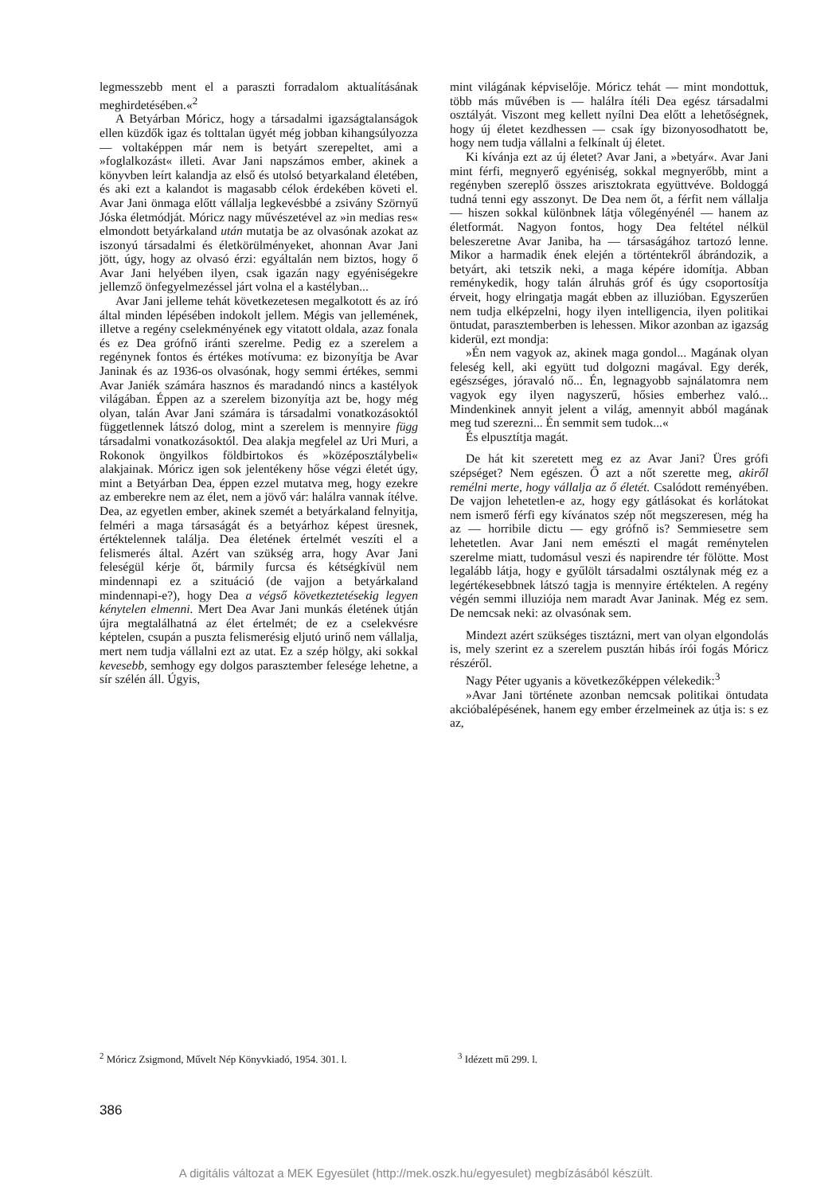legmesszebb ment el a paraszti forradalom aktualításának meghirdetésében.«<sup>2</sup>
A Betyárban Móricz, hogy a társadalmi igazságtalanságok ellen küzdők igaz és tolttalan ügyét még jobban kihangsúlyozza — voltaképpen már nem is betyárt szerepeltet, ami a »foglalkozást« illeti. Avar Jani napszámos ember, akinek a könyvben leírt kalandja az első és utolsó betyarkaland életében, és aki ezt a kalandot is magasabb célok érdekében követi el. Avar Jani önmaga előtt vállalja legkevésbbé a zsivány Szörnyű Jóska életmódját. Móricz nagy művészetével az »in medias res« elmondott betyárkaland után mutatja be az olvasónak azokat az iszonyú társadalmi és életkörülményeket, ahonnan Avar Jani jött, úgy, hogy az olvasó érzi: egyáltalán nem biztos, hogy ő Avar Jani helyében ilyen, csak igazán nagy egyéniségekre jellemző önfegyelmezéssel járt volna el a kastélyban...
Avar Jani jelleme tehát következetesen megalkotott és az író által minden lépésében indokolt jellem. Mégis van jellemének, illetve a regény cselekményének egy vitatott oldala, azaz fonala és ez Dea grófnő iránti szerelme. Pedig ez a szerelem a regénynek fontos és értékes motívuma: ez bizonyítja be Avar Janinak és az 1936-os olvasónak, hogy semmi értékes, semmi Avar Janiék számára hasznos és maradandó nincs a kastélyok világában. Éppen az a szerelem bizonyítja azt be, hogy még olyan, talán Avar Jani számára is társadalmi vonatkozásoktól függetlennek látszó dolog, mint a szerelem is mennyire függ társadalmi vonatkozásoktól. Dea alakja megfelel az Uri Muri, a Rokonok öngyilkos földbirtokos és »középosztálybeli« alakjainak. Móricz igen sok jelentékeny hőse végzi életét úgy, mint a Betyárban Dea, éppen ezzel mutatva meg, hogy ezekre az emberekre nem az élet, nem a jövő vár: halálra vannak ítélve. Dea, az egyetlen ember, akinek szemét a betyárkaland felnyitja, felméri a maga társaságát és a betyárhoz képest üresnek, értéktelennek találja. Dea életének értelmét veszíti el a felismerés által. Azért van szükség arra, hogy Avar Jani feleségül kérje őt, bármily furcsa és kétségkívül nem mindennapi ez a szituáció (de vajjon a betyárkaland mindennapi-e?), hogy Dea a végső következtetésekig legyen kénytelen elmenni. Mert Dea Avar Jani munkás életének útján újra megtalálhatná az élet értelmét; de ez a cselekvésre képtelen, csupán a puszta felismerésig eljutó urinő nem vállalja, mert nem tudja vállalni ezt az utat. Ez a szép hölgy, aki sokkal kevesebb, semhogy egy dolgos paraszt­ember felesége lehetne, a sír szélén áll. Úgyis,
mint világának képviselője. Móricz tehát — mint mondottuk, több más művében is — halálra ítéli Dea egész társadalmi osztályát. Viszont meg kellett nyílni Dea előtt a lehetőségnek, hogy új életet kezdhessen — csak így bizonyosodhatott be, hogy nem tudja vállalni a felkínalt új életet.
Ki kívánja ezt az új életet? Avar Jani, a »betyár«. Avar Jani mint férfi, megnyerő egyéniség, sokkal megnyerőbb, mint a regényben szereplő összes arisztokrata együttvéve. Boldoggá tudná tenni egy asszonyt. De Dea nem őt, a férfit nem vállalja — hiszen sokkal különbnek látja vőlegényénél — hanem az életformát. Nagyon fontos, hogy Dea feltétel nélkül beleszeretne Avar Janiba, ha — társaságához tartozó lenne. Mikor a harmadik ének elején a történtekről ábrándozik, a betyárt, aki tetszik neki, a maga képére idomítja. Abban reménykedik, hogy talán álruhás gróf és úgy csoportosítja érveit, hogy elringatja magát ebben az illuzióban. Egyszerűen nem tudja elképzelni, hogy ilyen intelligencia, ilyen politikai öntudat, parasztemberben is lehessen. Mikor azonban az igazság kiderül, ezt mondja:
»Én nem vagyok az, akinek maga gondol... Magának olyan feleség kell, aki együtt tud dolgozni magával. Egy derék, egészséges, jóravaló nő... Én, legnagyobb sajnálatomra nem vagyok egy ilyen nagyszerű, hősies emberhez való... Mindenkinek annyit jelent a világ, amennyit abból magának meg tud szerezni... Én semmit sem tudok...«
És elpusztítja magát.
De hát kit szeretett meg ez az Avar Jani? Üres grófi szépséget? Nem egészen. Ő azt a nőt szerette meg, akiről remélni merte, hogy vállalja az ő életét. Csalódott reményében. De vajjon lehetetlen-e az, hogy egy gátlásokat és korlátokat nem ismerő férfi egy kívánatos szép nőt megszeresen, még ha az — horribile dictu — egy grófnő is? Semmiesetre sem lehetetlen. Avar Jani nem emészti el magát reménytelen szerelme miatt, tudomásul veszi és napirendre tér fölötte. Most legalább látja, hogy e gyűlölt társadalmi osztálynak még ez a legértékesebbnek látszó tagja is mennyire értéktelen. A regény végén semmi illuziója nem maradt Avar Janinak. Még ez sem. De nemcsak neki: az olvasónak sem.
Mindezt azért szükséges tisztázni, mert van olyan elgondolás is, mely szerint ez a szerelem pusztán hibás írói fogás Móricz részéről.
Nagy Péter ugyanis a következőképpen vélekedik:<sup>3</sup>
»Avar Jani története azonban nemcsak politikai öntudata akcióbalépésének, hanem egy ember érzelmeinek az útja is: s ez az,
<sup>2</sup> Móricz Zsigmond, Művelt Nép Könyvkiadó, 1954. 301. l.
<sup>3</sup> Idézett mű 299. l.
386
A digitális változat a MEK Egyesület (http://mek.oszk.hu/egyesulet) megbízásából készült.